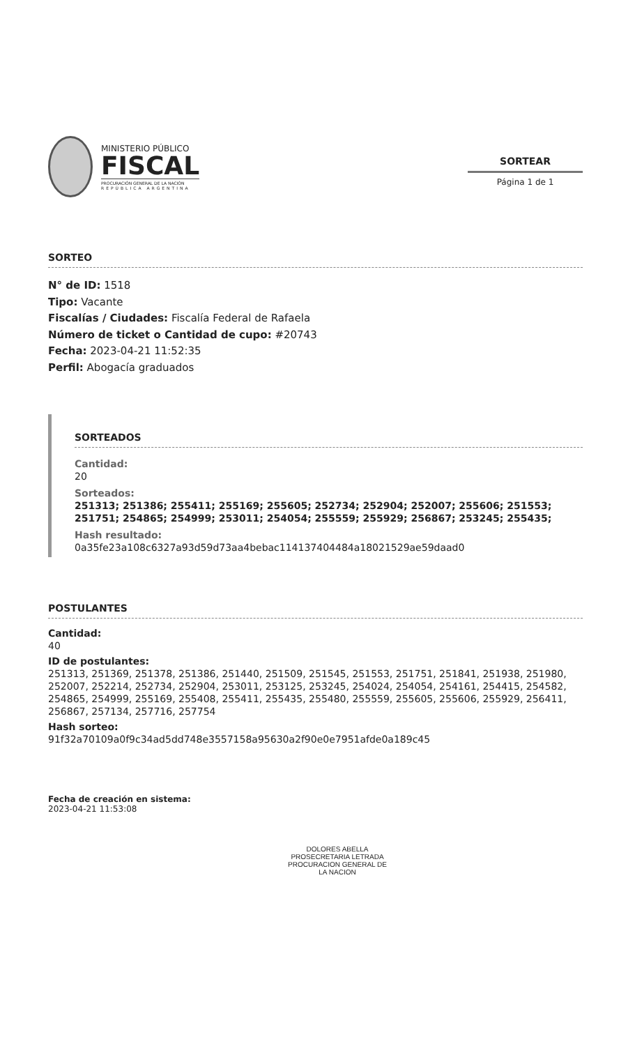MINISTERIO PÚBLICO
FISCAL
PROCURACIÓN GENERAL DE LA NACIÓN
REPÚBLICA ARGENTINA
SORTEAR
Página 1 de 1
SORTEO
N° de ID: 1518
Tipo: Vacante
Fiscalías / Ciudades: Fiscalía Federal de Rafaela
Número de ticket o Cantidad de cupo: #20743
Fecha: 2023-04-21 11:52:35
Perfil: Abogacía graduados
SORTEADOS
Cantidad:
20
Sorteados:
251313; 251386; 255411; 255169; 255605; 252734; 252904; 252007; 255606; 251553; 251751; 254865; 254999; 253011; 254054; 255559; 255929; 256867; 253245; 255435;
Hash resultado:
0a35fe23a108c6327a93d59d73aa4bebac114137404484a18021529ae59daad0
POSTULANTES
Cantidad:
40
ID de postulantes:
251313, 251369, 251378, 251386, 251440, 251509, 251545, 251553, 251751, 251841, 251938, 251980, 252007, 252214, 252734, 252904, 253011, 253125, 253245, 254024, 254054, 254161, 254415, 254582, 254865, 254999, 255169, 255408, 255411, 255435, 255480, 255559, 255605, 255606, 255929, 256411, 256867, 257134, 257716, 257754
Hash sorteo:
91f32a70109a0f9c34ad5dd748e3557158a95630a2f90e0e7951afde0a189c45
Fecha de creación en sistema:
2023-04-21 11:53:08
DOLORES ABELLA
PROSECRETARIA LETRADA
PROCURACION GENERAL DE LA NACION